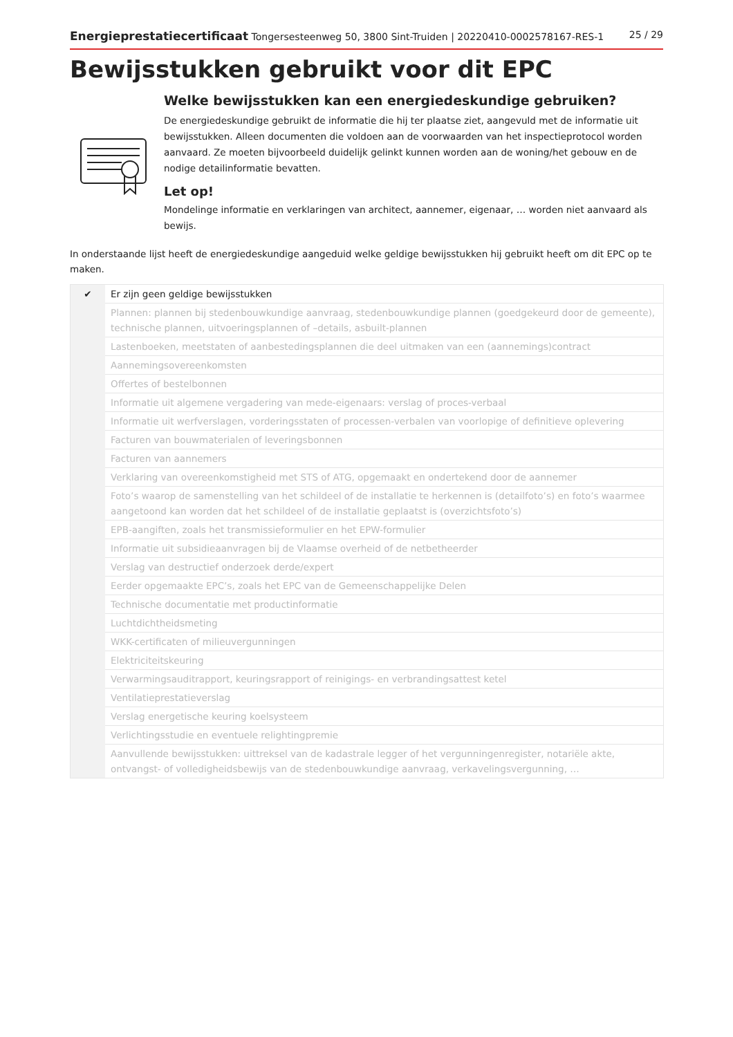Energieprestatiecertificaat Tongersesteenweg 50, 3800 Sint-Truiden | 20220410-0002578167-RES-1 25 / 29
Bewijsstukken gebruikt voor dit EPC
Welke bewijsstukken kan een energiedeskundige gebruiken?
De energiedeskundige gebruikt de informatie die hij ter plaatse ziet, aangevuld met de informatie uit bewijsstukken. Alleen documenten die voldoen aan de voorwaarden van het inspectieprotocol worden aanvaard. Ze moeten bijvoorbeeld duidelijk gelinkt kunnen worden aan de woning/het gebouw en de nodige detailinformatie bevatten.
Let op!
Mondelinge informatie en verklaringen van architect, aannemer, eigenaar, … worden niet aanvaard als bewijs.
In onderstaande lijst heeft de energiedeskundige aangeduid welke geldige bewijsstukken hij gebruikt heeft om dit EPC op te maken.
| ✔ | Er zijn geen geldige bewijsstukken |
| | Plannen: plannen bij stedenbouwkundige aanvraag, stedenbouwkundige plannen (goedgekeurd door de gemeente), technische plannen, uitvoeringsplannen of –details, asbuilt-plannen |
| | Lastenboeken, meetstaten of aanbestedingsplannen die deel uitmaken van een (aannemings)contract |
| | Aannemingsovereenkomsten |
| | Offertes of bestelbonnen |
| | Informatie uit algemene vergadering van mede-eigenaars: verslag of proces-verbaal |
| | Informatie uit werfverslagen, vorderingsstaten of processen-verbalen van voorlopige of definitieve oplevering |
| | Facturen van bouwmaterialen of leveringsbonnen |
| | Facturen van aannemers |
| | Verklaring van overeenkomstigheid met STS of ATG, opgemaakt en ondertekend door de aannemer |
| | Foto’s waarop de samenstelling van het schildeel of de installatie te herkennen is (detailfoto’s) en foto’s waarmee aangetoond kan worden dat het schildeel of de installatie geplaatst is (overzichtsfoto’s) |
| | EPB-aangiften, zoals het transmissieformulier en het EPW-formulier |
| | Informatie uit subsidieaanvragen bij de Vlaamse overheid of de netbetheerder |
| | Verslag van destructief onderzoek derde/expert |
| | Eerder opgemaakte EPC’s, zoals het EPC van de Gemeenschappelijke Delen |
| | Technische documentatie met productinformatie |
| | Luchtdichtheidsmeting |
| | WKK-certificaten of milieuvergunningen |
| | Elektriciteitskeuring |
| | Verwarmingsauditrapport, keuringsrapport of reinigings- en verbrandingsattest ketel |
| | Ventilatieprestatieverslag |
| | Verslag energetische keuring koelsysteem |
| | Verlichtingsstudie en eventuele relightingpremie |
| | Aanvullende bewijsstukken: uittreksel van de kadastrale legger of het vergunningenregister, notariële akte, ontvangst- of volledigheidsbewijs van de stedenbouwkundige aanvraag, verkavelingsvergunning, … |